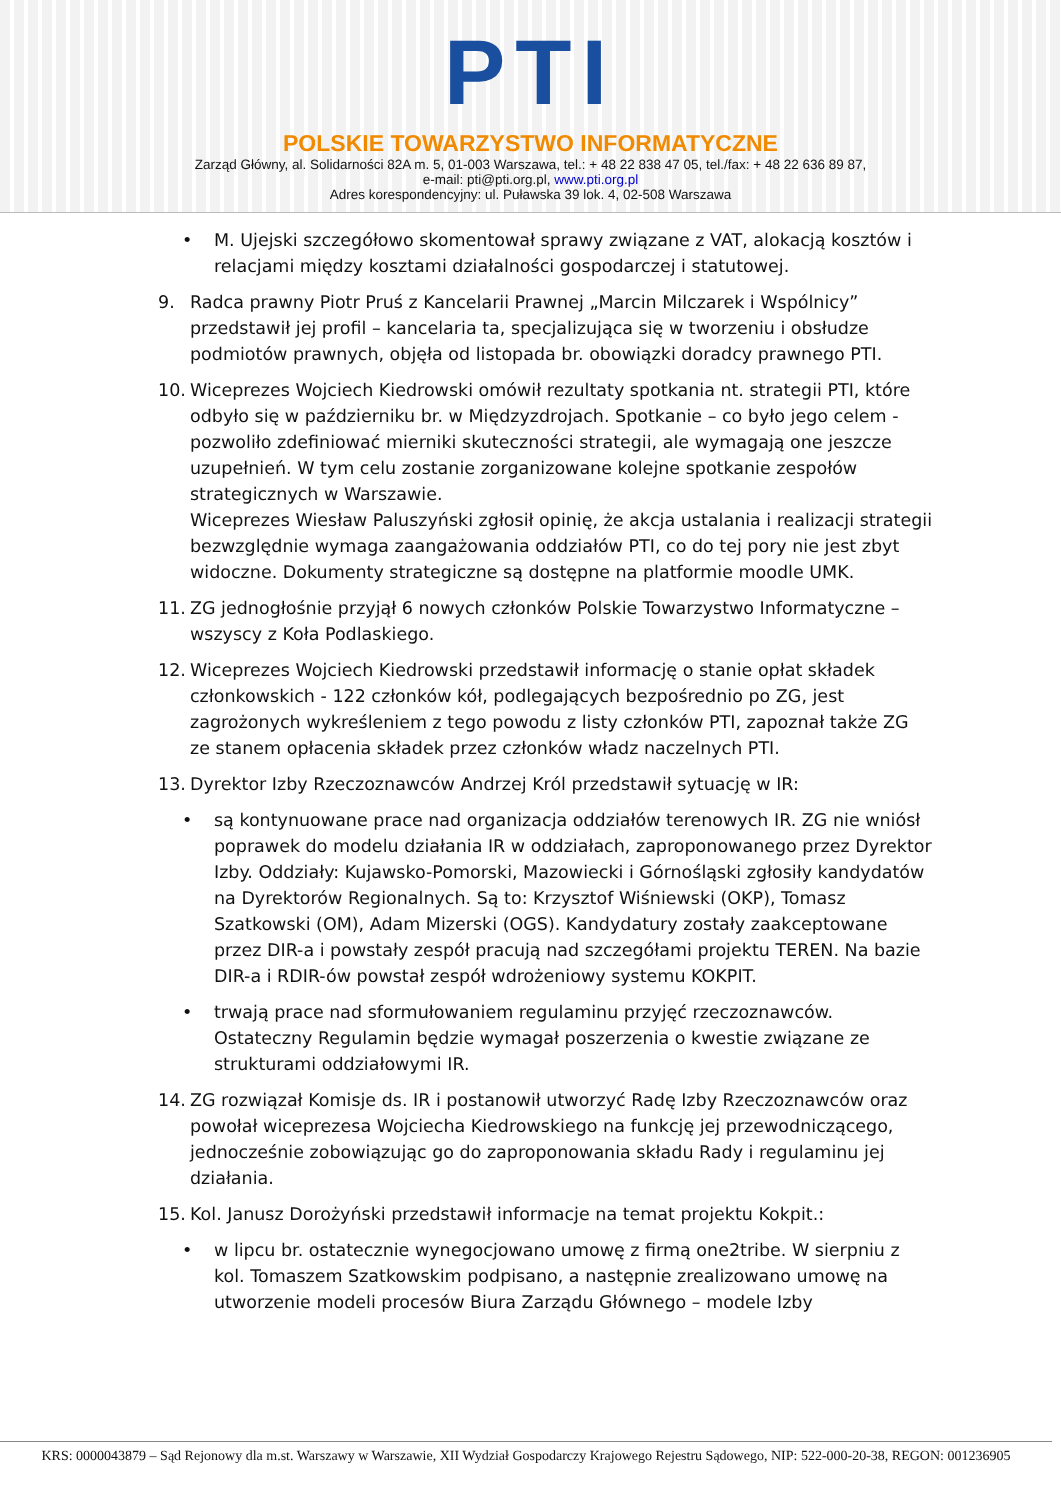PTI
POLSKIE TOWARZYSTWO INFORMATYCZNE
Zarząd Główny, al. Solidarności 82A m. 5, 01-003 Warszawa, tel.: + 48 22 838 47 05, tel./fax: + 48 22 636 89 87,
e-mail: pti@pti.org.pl, www.pti.org.pl
Adres korespondencyjny: ul. Puławska 39 lok. 4, 02-508 Warszawa
• M. Ujejski szczegółowo skomentował sprawy związane z VAT, alokacją kosztów i relacjami między kosztami działalności gospodarczej i statutowej.
9. Radca prawny Piotr Pruś z Kancelarii Prawnej „Marcin Milczarek i Wspólnicy” przedstawił jej profil – kancelaria ta, specjalizująca się w tworzeniu i obsłudze podmiotów prawnych, objęła od listopada br. obowiązki doradcy prawnego PTI.
10. Wiceprezes Wojciech Kiedrowski omówił rezultaty spotkania nt. strategii PTI, które odbyło się w październiku br. w Międzyzdrojach. Spotkanie – co było jego celem - pozwoliło zdefiniować mierniki skuteczności strategii, ale wymagają one jeszcze uzupełnień. W tym celu zostanie zorganizowane kolejne spotkanie zespołów strategicznych w Warszawie.
Wiceprezes Wiesław Paluszyński zgłosił opinię, że akcja ustalania i realizacji strategii bezwzględnie wymaga zaangażowania oddziałów PTI, co do tej pory nie jest zbyt widoczne. Dokumenty strategiczne są dostępne na platformie moodle UMK.
11. ZG jednogłośnie przyjął 6 nowych członków Polskie Towarzystwo Informatyczne – wszyscy z Koła Podlaskiego.
12. Wiceprezes Wojciech Kiedrowski przedstawił informację o stanie opłat składek członkowskich - 122 członków kół, podlegających bezpośrednio po ZG, jest zagrożonych wykreśleniem z tego powodu z listy członków PTI, zapoznał także ZG ze stanem opłacenia składek przez członków władz naczelnych PTI.
13. Dyrektor Izby Rzeczoznawców Andrzej Król przedstawił sytuację w IR:
• są kontynuowane prace nad organizacja oddziałów terenowych IR. ZG nie wniósł poprawek do modelu działania IR w oddziałach, zaproponowanego przez Dyrektor Izby. Oddziały: Kujawsko-Pomorski, Mazowiecki i Górnośląski zgłosiły kandydatów na Dyrektorów Regionalnych. Są to: Krzysztof Wiśniewski (OKP), Tomasz Szatkowski (OM), Adam Mizerski (OGS). Kandydatury zostały zaakceptowane przez DIR-a i powstały zespół pracują nad szczegółami projektu TEREN. Na bazie DIR-a i RDIR-ów powstał zespół wdrożeniowy systemu KOKPIT.
• trwają prace nad sformułowaniem regulaminu przyjęć rzeczoznawców. Ostateczny Regulamin będzie wymagał poszerzenia o kwestie związane ze strukturami oddziałowymi IR.
14. ZG rozwiązał Komisje ds. IR i postanowił utworzyć Radę Izby Rzeczoznawców oraz powołał wiceprezesa Wojciecha Kiedrowskiego na funkcję jej przewodniczącego, jednocześnie zobowiązując go do zaproponowania składu Rady i regulaminu jej działania.
15. Kol. Janusz Dorożyński przedstawił informacje na temat projektu Kokpit.:
• w lipcu br. ostatecznie wynegocjowano umowę z firmą one2tribe. W sierpniu z kol. Tomaszem Szatkowskim podpisano, a następnie zrealizowano umowę na utworzenie modeli procesów Biura Zarządu Głównego – modele Izby
KRS: 0000043879 – Sąd Rejonowy dla m.st. Warszawy w Warszawie, XII Wydział Gospodarczy Krajowego Rejestru Sądowego, NIP: 522-000-20-38, REGON: 001236905